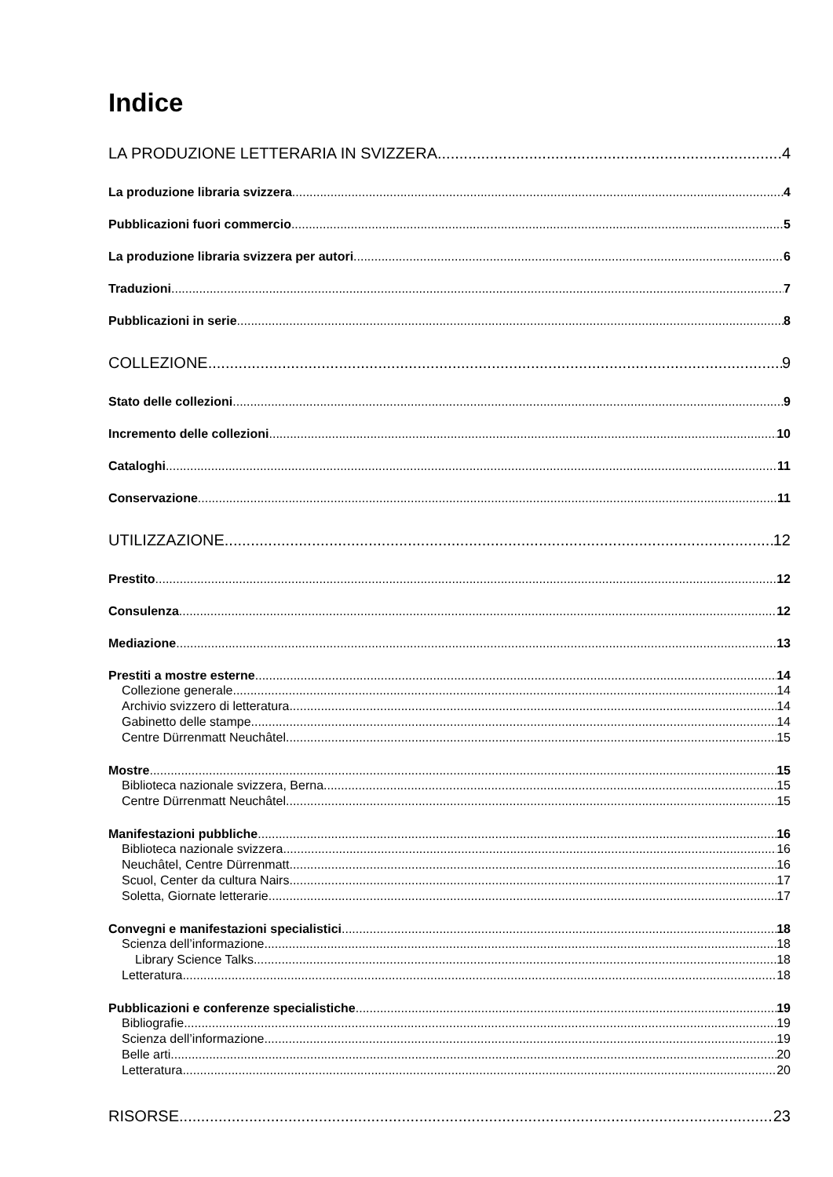Indice
LA PRODUZIONE LETTERARIA IN SVIZZERA 4
La produzione libraria svizzera 4
Pubblicazioni fuori commercio 5
La produzione libraria svizzera per autori 6
Traduzioni 7
Pubblicazioni in serie 8
COLLEZIONE 9
Stato delle collezioni 9
Incremento delle collezioni 10
Cataloghi 11
Conservazione 11
UTILIZZAZIONE 12
Prestito 12
Consulenza 12
Mediazione 13
Prestiti a mostre esterne 14
Collezione generale 14
Archivio svizzero di letteratura 14
Gabinetto delle stampe 14
Centre Dürrenmatt Neuchâtel 15
Mostre 15
Biblioteca nazionale svizzera, Berna 15
Centre Dürrenmatt Neuchâtel 15
Manifestazioni pubbliche 16
Biblioteca nazionale svizzera 16
Neuchâtel, Centre Dürrenmatt 16
Scuol, Center da cultura Nairs 17
Soletta, Giornate letterarie 17
Convegni e manifestazioni specialistici 18
Scienza dell’informazione 18
Library Science Talks 18
Letteratura 18
Pubblicazioni e conferenze specialistiche 19
Bibliografie 19
Scienza dell’informazione 19
Belle arti 20
Letteratura 20
RISORSE 23